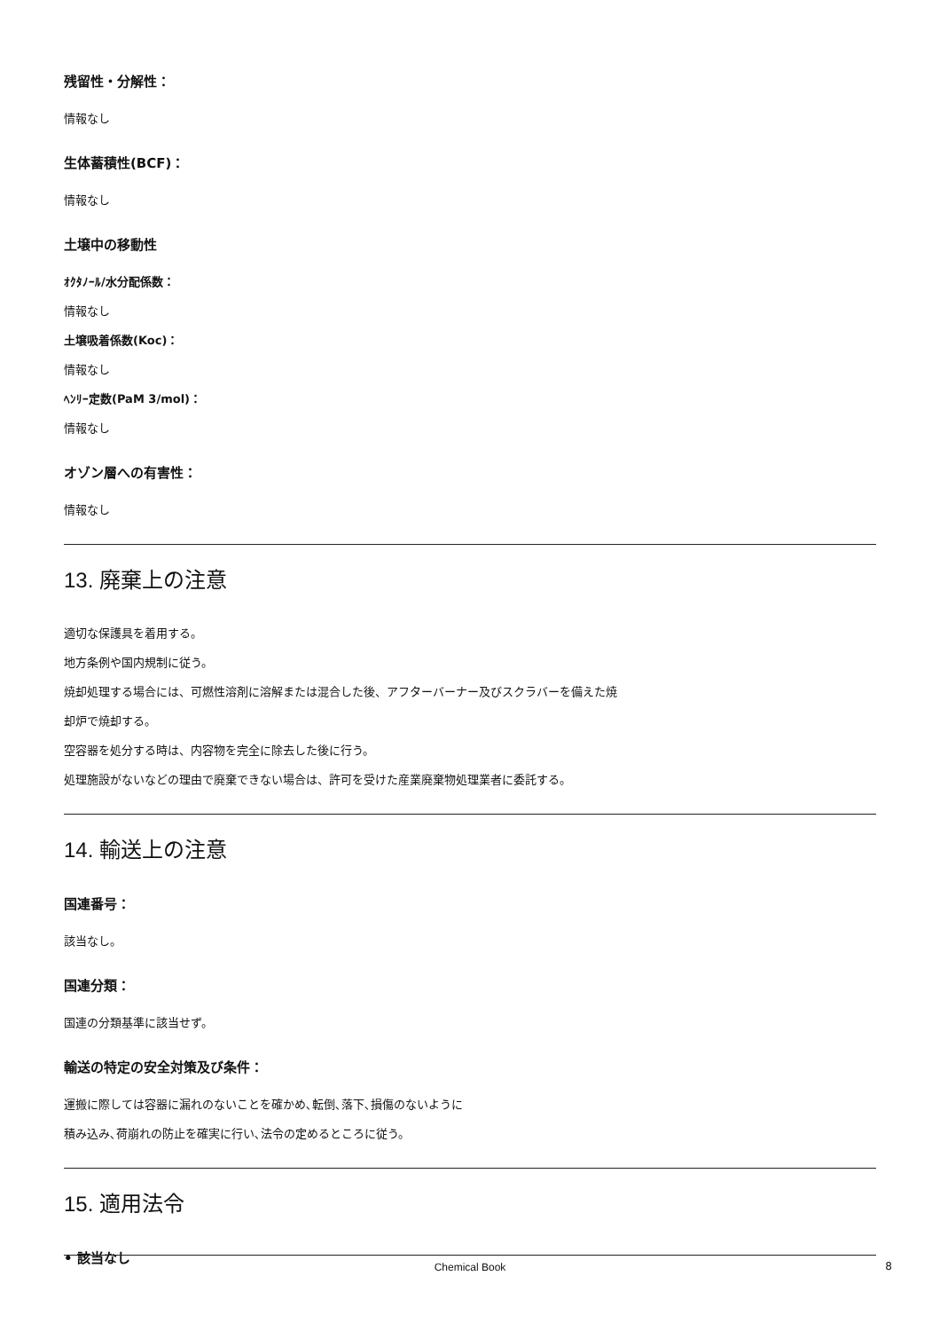残留性・分解性：
情報なし
生体蓄積性(BCF)：
情報なし
土壌中の移動性
ｵｸﾀﾉｰﾙ/水分配係数：
情報なし
土壌吸着係数(Koc)：
情報なし
ﾍﾝﾘｰ定数(PaM 3/mol)：
情報なし
オゾン層への有害性：
情報なし
13. 廃棄上の注意
適切な保護具を着用する。
地方条例や国内規制に従う。
焼却処理する場合には、可燃性溶剤に溶解または混合した後、アフターバーナー及びスクラバーを備えた焼
却炉で焼却する。
空容器を処分する時は、内容物を完全に除去した後に行う。
処理施設がないなどの理由で廃棄できない場合は、許可を受けた産業廃棄物処理業者に委託する。
14. 輸送上の注意
国連番号：
該当なし。
国連分類：
国連の分類基準に該当せず。
輸送の特定の安全対策及び条件：
運搬に際しては容器に漏れのないことを確かめ､転倒､落下､損傷のないように
積み込み､荷崩れの防止を確実に行い､法令の定めるところに従う。
15. 適用法令
• 該当なし
Chemical Book 8